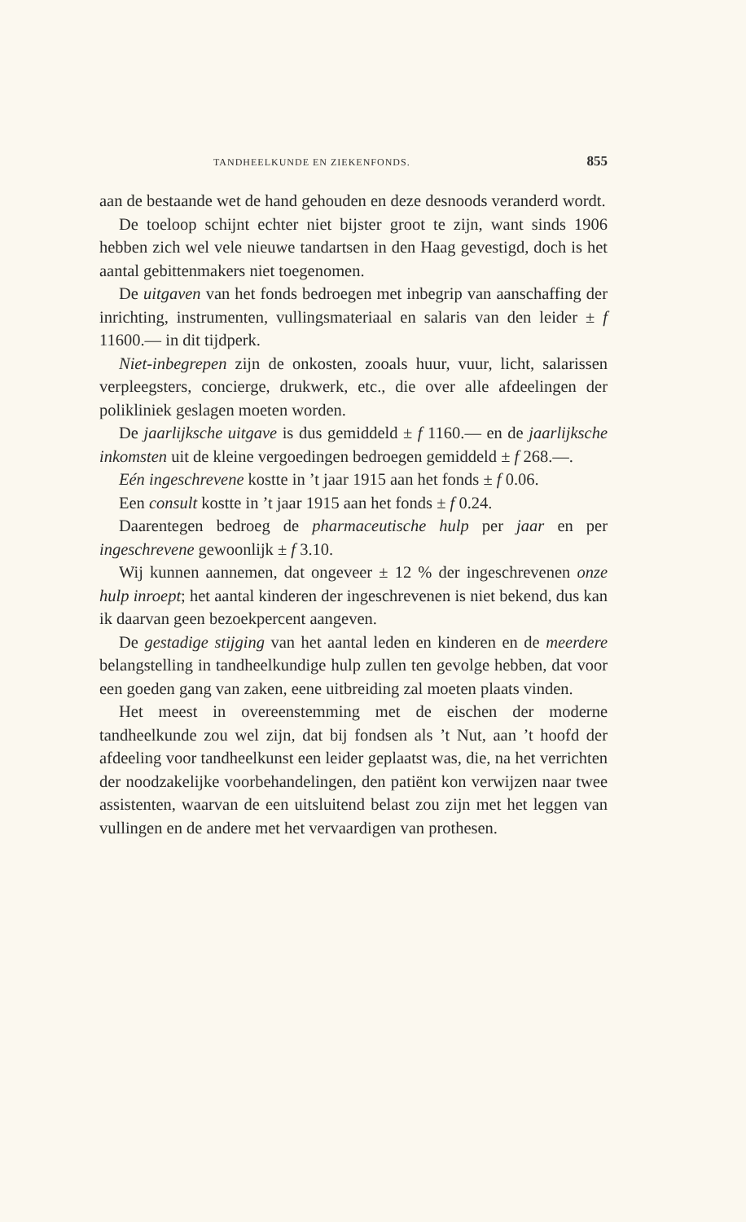TANDHEELKUNDE EN ZIEKENFONDS. 855
aan de bestaande wet de hand gehouden en deze desnoods veranderd wordt.
De toeloop schijnt echter niet bijster groot te zijn, want sinds 1906 hebben zich wel vele nieuwe tandartsen in den Haag gevestigd, doch is het aantal gebittenmakers niet toegenomen.
De uitgaven van het fonds bedroegen met inbegrip van aanschaffing der inrichting, instrumenten, vullingsmateriaal en salaris van den leider ± f 11600.— in dit tijdperk.
Niet-inbegrepen zijn de onkosten, zooals huur, vuur, licht, salarissen verpleegsters, concierge, drukwerk, etc., die over alle afdeelingen der polikliniek geslagen moeten worden.
De jaarlijksche uitgave is dus gemiddeld ± f 1160.— en de jaarlijksche inkomsten uit de kleine vergoedingen bedroegen gemiddeld ± f 268.—.
Eén ingeschrevene kostte in ’t jaar 1915 aan het fonds ± f 0.06.
Een consult kostte in ’t jaar 1915 aan het fonds ± f 0.24.
Daarentegen bedroeg de pharmaceutische hulp per jaar en per ingeschrevene gewoonlijk ± f 3.10.
Wij kunnen aannemen, dat ongeveer ± 12 % der ingeschrevenen onze hulp inroept; het aantal kinderen der ingeschrevenen is niet bekend, dus kan ik daarvan geen bezoekpercent aangeven.
De gestadige stijging van het aantal leden en kinderen en de meerdere belangstelling in tandheelkundige hulp zullen ten gevolge hebben, dat voor een goeden gang van zaken, eene uitbreiding zal moeten plaats vinden.
Het meest in overeenstemming met de eischen der moderne tandheelkunde zou wel zijn, dat bij fondsen als ’t Nut, aan ’t hoofd der afdeeling voor tandheelkunst een leider geplaatst was, die, na het verrichten der noodzakelijke voorbehandelingen, den patiënt kon verwijzen naar twee assistenten, waarvan de een uitsluitend belast zou zijn met het leggen van vullingen en de andere met het vervaardigen van prothesen.